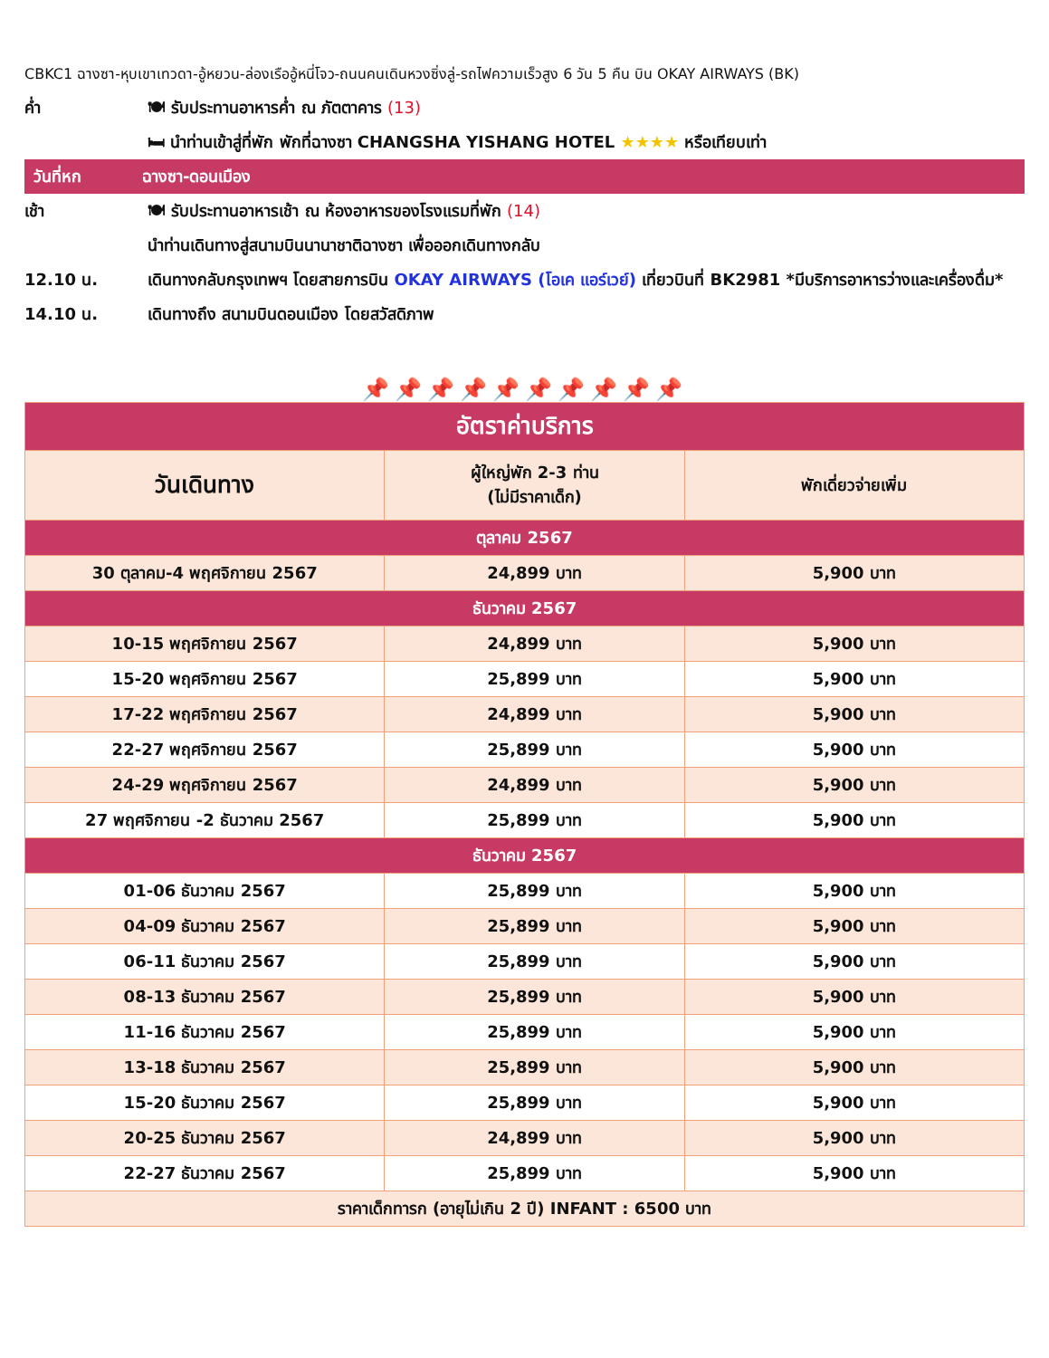CBKC1 ฉางซา-หุบเขาเทวดา-อู้หยวน-ล่องเรืออู้หนี่โจว-ถนนคนเดินหวงซิ่งลู่-รถไฟความเร็วสูง 6 วัน 5 คืน บิน OKAY AIRWAYS (BK)
ค่ำ 🍽 รับประทานอาหารค่ำ ณ ภัตตาคาร (13)
🛏 นำท่านเข้าสู่ที่พัก พักที่ฉางซา CHANGSHA YISHANG HOTEL ★★★★ หรือเทียบเท่า
วันที่หก ฉางซา-ดอนเมือง
เช้า 🍽 รับประทานอาหารเช้า ณ ห้องอาหารของโรงแรมที่พัก (14)
นำท่านเดินทางสู่สนามบินนานาชาติฉางซา เพื่อออกเดินทางกลับ
12.10 น. เดินทางกลับกรุงเทพฯ โดยสายการบิน OKAY AIRWAYS (โอเค แอร์เวย์) เที่ยวบินที่ BK2981 *มีบริการอาหารว่างและเครื่องดื่ม*
14.10 น. เดินทางถึง สนามบินดอนเมือง โดยสวัสดิภาพ
📌📌📌📌📌📌📌📌📌📌
| อัตราค่าบริการ | | |
| --- | --- | --- |
| วันเดินทาง | ผู้ใหญ่พัก 2-3 ท่าน (ไม่มีราคาเด็ก) | พักเดี่ยวจ่ายเพิ่ม |
| ตุลาคม 2567 | | |
| 30 ตุลาคม-4 พฤศจิกายน 2567 | 24,899 บาท | 5,900 บาท |
| ธันวาคม 2567 | | |
| 10-15 พฤศจิกายน 2567 | 24,899 บาท | 5,900 บาท |
| 15-20 พฤศจิกายน 2567 | 25,899 บาท | 5,900 บาท |
| 17-22 พฤศจิกายน 2567 | 24,899 บาท | 5,900 บาท |
| 22-27 พฤศจิกายน 2567 | 25,899 บาท | 5,900 บาท |
| 24-29 พฤศจิกายน 2567 | 24,899 บาท | 5,900 บาท |
| 27 พฤศจิกายน -2 ธันวาคม 2567 | 25,899 บาท | 5,900 บาท |
| ธันวาคม 2567 | | |
| 01-06 ธันวาคม 2567 | 25,899 บาท | 5,900 บาท |
| 04-09 ธันวาคม 2567 | 25,899 บาท | 5,900 บาท |
| 06-11 ธันวาคม 2567 | 25,899 บาท | 5,900 บาท |
| 08-13 ธันวาคม 2567 | 25,899 บาท | 5,900 บาท |
| 11-16 ธันวาคม 2567 | 25,899 บาท | 5,900 บาท |
| 13-18 ธันวาคม 2567 | 25,899 บาท | 5,900 บาท |
| 15-20 ธันวาคม 2567 | 25,899 บาท | 5,900 บาท |
| 20-25 ธันวาคม 2567 | 24,899 บาท | 5,900 บาท |
| 22-27 ธันวาคม 2567 | 25,899 บาท | 5,900 บาท |
| ราคาเด็กทารก (อายุไม่เกิน 2 ปี) INFANT : 6500 บาท | | |